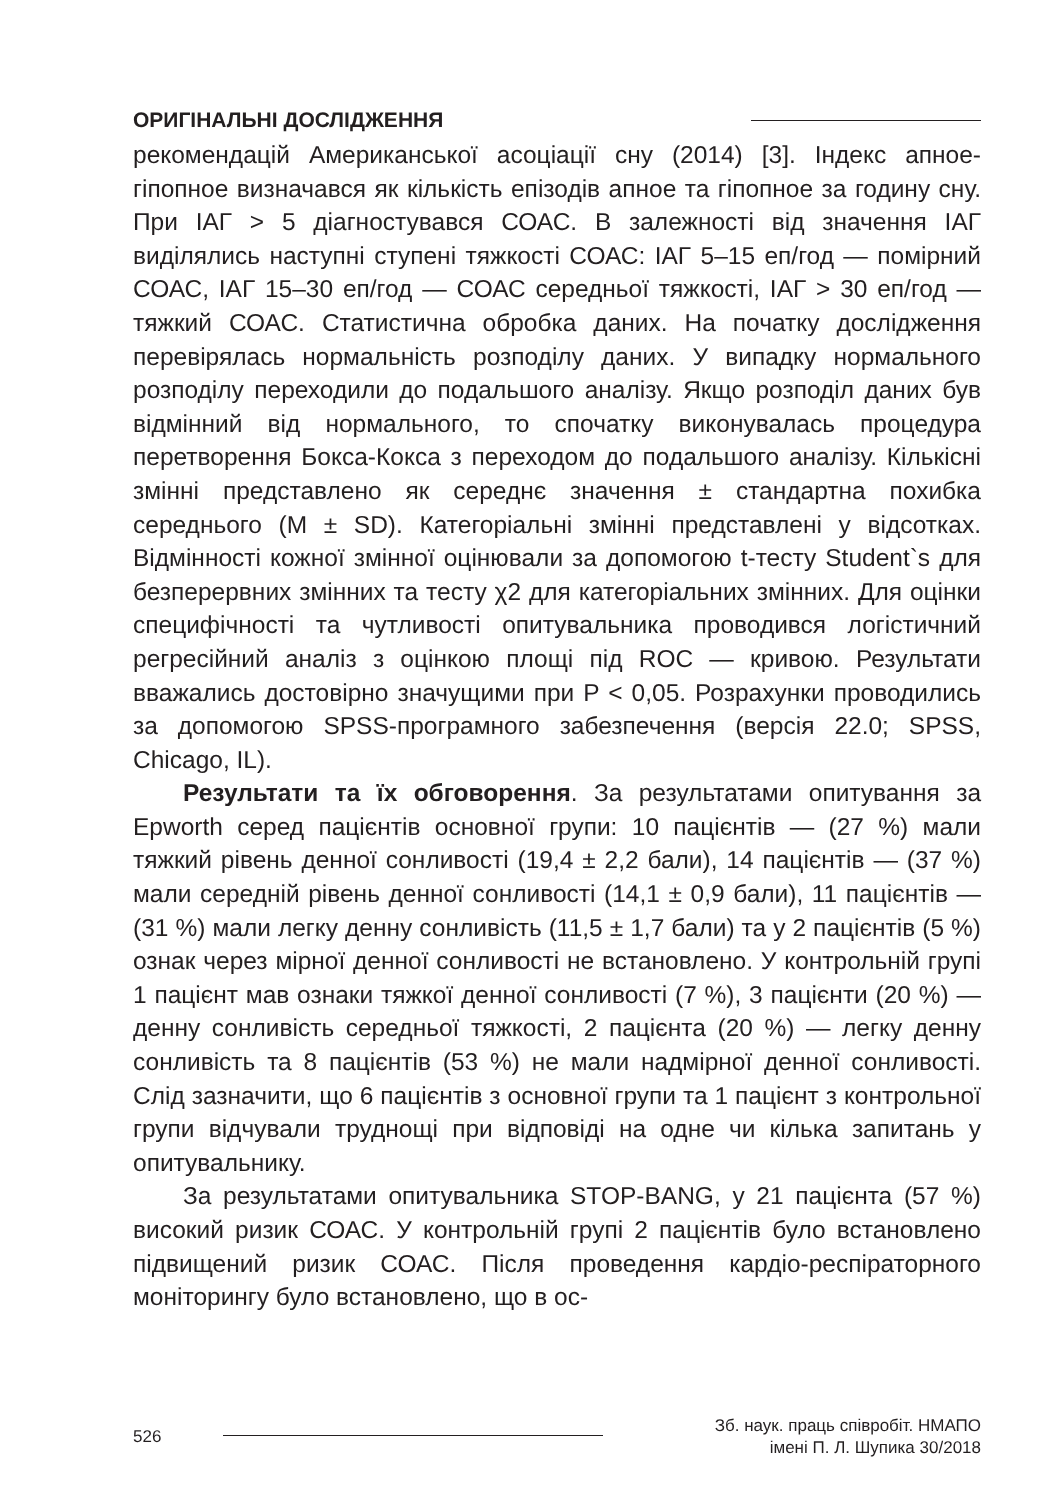ОРИГІНАЛЬНІ ДОСЛІДЖЕННЯ
рекомендацій Американської асоціації сну (2014) [3]. Індекс апное-гіпопное визначався як кількість епізодів апное та гіпопное за годину сну. При ІАГ > 5 діагностувався СОАС. В залежності від значення ІАГ виділялись наступні ступені тяжкості СОАС: ІАГ 5–15 еп/год — помірний СОАС, ІАГ 15–30 еп/год — СОАС середньої тяжкості, ІАГ > 30 еп/год — тяжкий СОАС. Статистична обробка даних. На початку дослідження перевірялась нормальність розподілу даних. У випадку нормального розподілу переходили до подальшого аналізу. Якщо розподіл даних був відмінний від нормального, то спочатку виконувалась процедура перетворення Бокса-Кокса з переходом до подальшого аналізу. Кількісні змінні представлено як середнє значення ± стандартна похибка середнього (M ± SD). Категоріальні змінні представлені у відсотках. Відмінності кожної змінної оцінювали за допомогою t-тесту Student`s для безперервних змінних та тесту χ2 для категоріальних змінних. Для оцінки специфічності та чутливості опитувальника проводився логістичний регресійний аналіз з оцінкою площі під ROC — кривою. Результати вважались достовірно значущими при P < 0,05. Розрахунки проводились за допомогою SPSS-програмного забезпечення (версія 22.0; SPSS, Chicago, IL).
Результати та їх обговорення. За результатами опитування за Epworth серед пацієнтів основної групи: 10 пацієнтів — (27 %) мали тяжкий рівень денної сонливості (19,4 ± 2,2 бали), 14 пацієнтів — (37 %) мали середній рівень денної сонливості (14,1 ± 0,9 бали), 11 пацієнтів — (31 %) мали легку денну сонливість (11,5 ± 1,7 бали) та у 2 пацієнтів (5 %) ознак через мірної денної сонливості не встановлено. У контрольній групі 1 пацієнт мав ознаки тяжкої денної сонливості (7 %), 3 пацієнти (20 %) — денну сонливість середньої тяжкості, 2 пацієнта (20 %) — легку денну сонливість та 8 пацієнтів (53 %) не мали надмірної денної сонливості. Слід зазначити, що 6 пацієнтів з основної групи та 1 пацієнт з контрольної групи відчували труднощі при відповіді на одне чи кілька запитань у опитувальнику.
За результатами опитувальника STOP-BANG, у 21 пацієнта (57 %) високий ризик СОАС. У контрольній групі 2 пацієнтів було встановлено підвищений ризик СОАС. Після проведення кардіо-респіраторного моніторингу було встановлено, що в ос-
526 Зб. наук. праць співробіт. НМАПО
імені П. Л. Шупика 30/2018